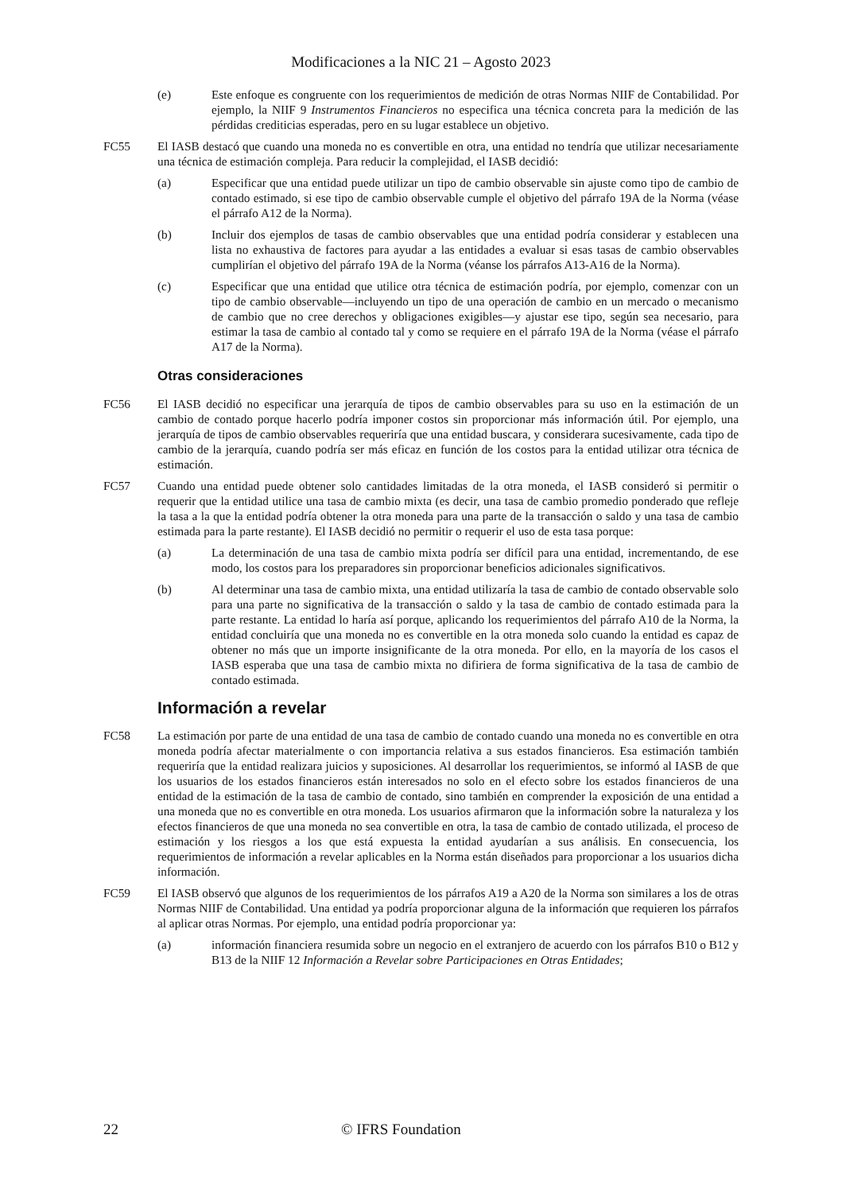Modificaciones a la NIC 21 – Agosto 2023
(e) Este enfoque es congruente con los requerimientos de medición de otras Normas NIIF de Contabilidad. Por ejemplo, la NIIF 9 Instrumentos Financieros no especifica una técnica concreta para la medición de las pérdidas crediticias esperadas, pero en su lugar establece un objetivo.
FC55 El IASB destacó que cuando una moneda no es convertible en otra, una entidad no tendría que utilizar necesariamente una técnica de estimación compleja. Para reducir la complejidad, el IASB decidió:
(a) Especificar que una entidad puede utilizar un tipo de cambio observable sin ajuste como tipo de cambio de contado estimado, si ese tipo de cambio observable cumple el objetivo del párrafo 19A de la Norma (véase el párrafo A12 de la Norma).
(b) Incluir dos ejemplos de tasas de cambio observables que una entidad podría considerar y establecen una lista no exhaustiva de factores para ayudar a las entidades a evaluar si esas tasas de cambio observables cumplirían el objetivo del párrafo 19A de la Norma (véanse los párrafos A13-A16 de la Norma).
(c) Especificar que una entidad que utilice otra técnica de estimación podría, por ejemplo, comenzar con un tipo de cambio observable—incluyendo un tipo de una operación de cambio en un mercado o mecanismo de cambio que no cree derechos y obligaciones exigibles—y ajustar ese tipo, según sea necesario, para estimar la tasa de cambio al contado tal y como se requiere en el párrafo 19A de la Norma (véase el párrafo A17 de la Norma).
Otras consideraciones
FC56 El IASB decidió no especificar una jerarquía de tipos de cambio observables para su uso en la estimación de un cambio de contado porque hacerlo podría imponer costos sin proporcionar más información útil. Por ejemplo, una jerarquía de tipos de cambio observables requeriría que una entidad buscara, y considerara sucesivamente, cada tipo de cambio de la jerarquía, cuando podría ser más eficaz en función de los costos para la entidad utilizar otra técnica de estimación.
FC57 Cuando una entidad puede obtener solo cantidades limitadas de la otra moneda, el IASB consideró si permitir o requerir que la entidad utilice una tasa de cambio mixta (es decir, una tasa de cambio promedio ponderado que refleje la tasa a la que la entidad podría obtener la otra moneda para una parte de la transacción o saldo y una tasa de cambio estimada para la parte restante). El IASB decidió no permitir o requerir el uso de esta tasa porque:
(a) La determinación de una tasa de cambio mixta podría ser difícil para una entidad, incrementando, de ese modo, los costos para los preparadores sin proporcionar beneficios adicionales significativos.
(b) Al determinar una tasa de cambio mixta, una entidad utilizaría la tasa de cambio de contado observable solo para una parte no significativa de la transacción o saldo y la tasa de cambio de contado estimada para la parte restante. La entidad lo haría así porque, aplicando los requerimientos del párrafo A10 de la Norma, la entidad concluiría que una moneda no es convertible en la otra moneda solo cuando la entidad es capaz de obtener no más que un importe insignificante de la otra moneda. Por ello, en la mayoría de los casos el IASB esperaba que una tasa de cambio mixta no difiriera de forma significativa de la tasa de cambio de contado estimada.
Información a revelar
FC58 La estimación por parte de una entidad de una tasa de cambio de contado cuando una moneda no es convertible en otra moneda podría afectar materialmente o con importancia relativa a sus estados financieros. Esa estimación también requeriría que la entidad realizara juicios y suposiciones. Al desarrollar los requerimientos, se informó al IASB de que los usuarios de los estados financieros están interesados no solo en el efecto sobre los estados financieros de una entidad de la estimación de la tasa de cambio de contado, sino también en comprender la exposición de una entidad a una moneda que no es convertible en otra moneda. Los usuarios afirmaron que la información sobre la naturaleza y los efectos financieros de que una moneda no sea convertible en otra, la tasa de cambio de contado utilizada, el proceso de estimación y los riesgos a los que está expuesta la entidad ayudarían a sus análisis. En consecuencia, los requerimientos de información a revelar aplicables en la Norma están diseñados para proporcionar a los usuarios dicha información.
FC59 El IASB observó que algunos de los requerimientos de los párrafos A19 a A20 de la Norma son similares a los de otras Normas NIIF de Contabilidad. Una entidad ya podría proporcionar alguna de la información que requieren los párrafos al aplicar otras Normas. Por ejemplo, una entidad podría proporcionar ya:
(a) información financiera resumida sobre un negocio en el extranjero de acuerdo con los párrafos B10 o B12 y B13 de la NIIF 12 Información a Revelar sobre Participaciones en Otras Entidades;
22 © IFRS Foundation